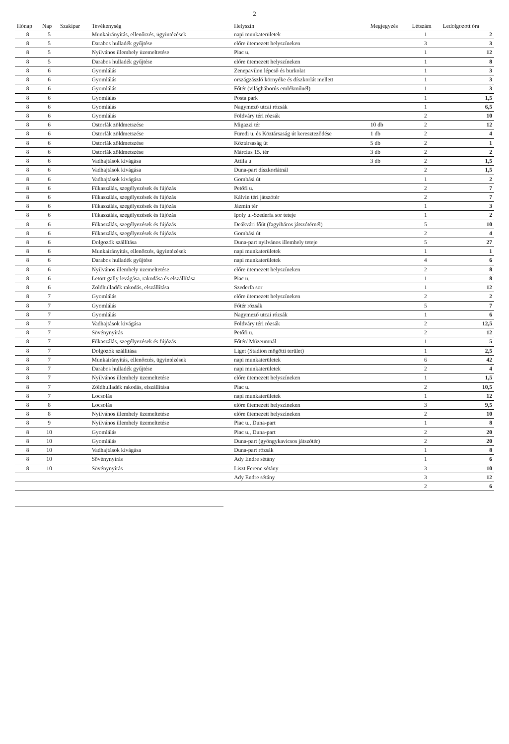2
| Hónap | Nap | Szakipar | Tevékenység | Helyszín | Megjegyzés | Létszám | Ledolgozott óra |
| --- | --- | --- | --- | --- | --- | --- | --- |
| 8 | 5 | | Munkairányítás, ellenőrzés, ügyintézések | napi munkaterületek | | 1 | 2 |
| 8 | 5 | | Darabos hulladék gyűjtése | előre ütemezett helyszíneken | | 3 | 3 |
| 8 | 5 | | Nyilvános illemhely üzemeltetése | Piac u. | | 1 | 12 |
| 8 | 5 | | Darabos hulladék gyűjtése | előre ütemezett helyszíneken | | 1 | 8 |
| 8 | 6 | | Gyomlálás | Zenepavilon lépcső és burkolat | | 1 | 3 |
| 8 | 6 | | Gyomlálás | országzászló környéke és díszkorlát mellett | | 1 | 3 |
| 8 | 6 | | Gyomlálás | Főtér (világháborús emlékműnél) | | 1 | 3 |
| 8 | 6 | | Gyomlálás | Posta park | | 1 | 1,5 |
| 8 | 6 | | Gyomlálás | Nagymező utcai rózsák | | 1 | 6,5 |
| 8 | 6 | | Gyomlálás | Földváry téri rózsák | | 2 | 10 |
| 8 | 6 | | Ostorfák zöldmetszése | Migazzi tér | 10 db | 2 | 12 |
| 8 | 6 | | Ostorfák zöldmetszése | Füredi u. és Köztársaság út kereszteződése | 1 db | 2 | 4 |
| 8 | 6 | | Ostorfák zöldmetszése | Köztársaság út | 5 db | 2 | 1 |
| 8 | 6 | | Ostorfák zöldmetszése | Március 15. tér | 3 db | 2 | 2 |
| 8 | 6 | | Vadhajtások kivágása | Attila u | 3 db | 2 | 1,5 |
| 8 | 6 | | Vadhajtások kivágása | Duna-part díszkorlátnál | | 2 | 1,5 |
| 8 | 6 | | Vadhajtások kivágása | Gombási út | | 1 | 2 |
| 8 | 6 | | Fűkaszálás, szegélyezések és fújózás | Petőfi u. | | 2 | 7 |
| 8 | 6 | | Fűkaszálás, szegélyezések és fújózás | Kálvin téri játszótér | | 2 | 7 |
| 8 | 6 | | Fűkaszálás, szegélyezések és fújózás | Jázmin tér | | 1 | 3 |
| 8 | 6 | | Fűkaszálás, szegélyezések és fújózás | Ipoly u.-Szederfa sor teteje | | 1 | 2 |
| 8 | 6 | | Fűkaszálás, szegélyezések és fújózás | Deákvári főút (fagyibáros játszótérnél) | | 5 | 10 |
| 8 | 6 | | Fűkaszálás, szegélyezések és fújózás | Gombási út | | 2 | 4 |
| 8 | 6 | | Dolgozók szállítása | Duna-part nyilvános illemhely teteje | | 5 | 27 |
| 8 | 6 | | Munkairányítás, ellenőrzés, ügyintézések | napi munkaterületek | | 1 | 1 |
| 8 | 6 | | Darabos hulladék gyűjtése | napi munkaterületek | | 4 | 6 |
| 8 | 6 | | Nyilvános illemhely üzemeltetése | előre ütemezett helyszíneken | | 2 | 8 |
| 8 | 6 | | Letört gally levágása, rakodása és elszállítása | Piac u. | | 1 | 8 |
| 8 | 6 | | Zöldhulladék rakodás, elszállítása | Szederfa sor | | 1 | 12 |
| 8 | 7 | | Gyomlálás | előre ütemezett helyszíneken | | 2 | 2 |
| 8 | 7 | | Gyomlálás | Főtér rózsák | | 5 | 7 |
| 8 | 7 | | Gyomlálás | Nagymező utcai rózsák | | 1 | 6 |
| 8 | 7 | | Vadhajtások kivágása | Földváry téri rózsák | | 2 | 12,5 |
| 8 | 7 | | Sövénynyírás | Petőfi u. | | 2 | 12 |
| 8 | 7 | | Fűkaszálás, szegélyezések és fújózás | Főtér/ Múzeumnál | | 1 | 5 |
| 8 | 7 | | Dolgozók szállítása | Liget (Stadion mögötti terület) | | 1 | 2,5 |
| 8 | 7 | | Munkairányítás, ellenőrzés, ügyintézések | napi munkaterületek | | 6 | 42 |
| 8 | 7 | | Darabos hulladék gyűjtése | napi munkaterületek | | 2 | 4 |
| 8 | 7 | | Nyilvános illemhely üzemeltetése | előre ütemezett helyszíneken | | 1 | 1,5 |
| 8 | 7 | | Zöldhulladék rakodás, elszállítása | Piac u. | | 2 | 10,5 |
| 8 | 7 | | Locsolás | napi munkaterületek | | 1 | 12 |
| 8 | 8 | | Locsolás | előre ütemezett helyszíneken | | 3 | 9,5 |
| 8 | 8 | | Nyilvános illemhely üzemeltetése | előre ütemezett helyszíneken | | 2 | 10 |
| 8 | 9 | | Nyilvános illemhely üzemeltetése | Piac u., Duna-part | | 1 | 8 |
| 8 | 10 | | Gyomlálás | Piac u., Duna-part | | 2 | 20 |
| 8 | 10 | | Gyomlálás | Duna-part (gyöngykavicsos játszótér) | | 2 | 20 |
| 8 | 10 | | Vadhajtások kivágása | Duna-part rózsák | | 1 | 8 |
| 8 | 10 | | Sövénynyírás | Ady Endre sétány | | 1 | 6 |
| 8 | 10 | | Sövénynyírás | Liszt Ferenc sétány | | 3 | 10 |
| | | | | Ady Endre sétány | | 3 | 12 |
| | | | | | | 2 | 6 |